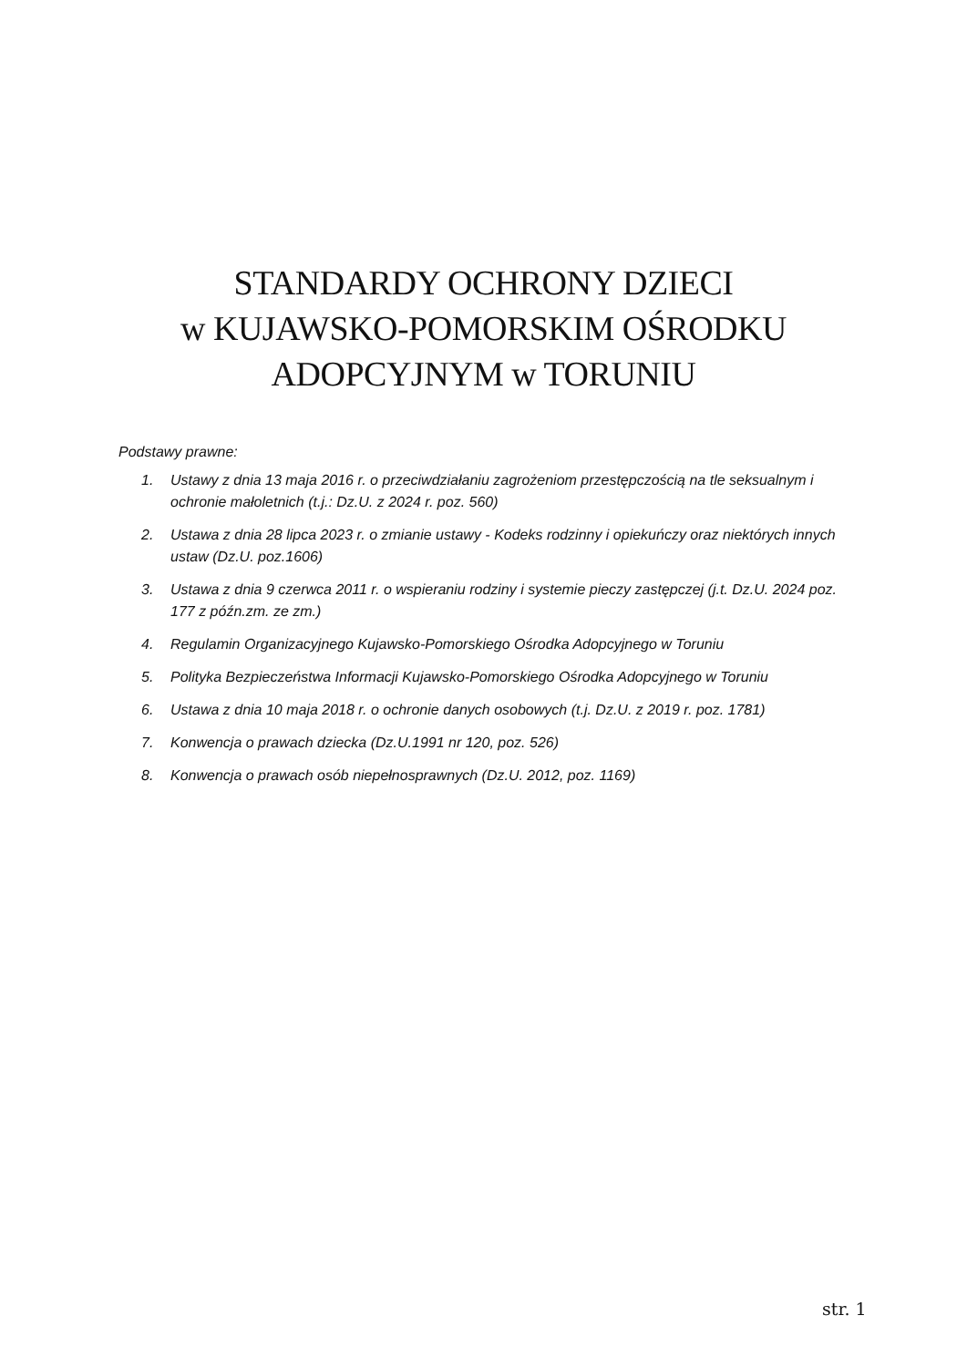STANDARDY OCHRONY DZIECI
w KUJAWSKO-POMORSKIM OŚRODKU
ADOPCYJNYM w TORUNIU
Podstawy prawne:
1. Ustawy z dnia 13 maja 2016 r. o przeciwdziałaniu zagrożeniom przestępczością na tle seksualnym i ochronie małoletnich (t.j.: Dz.U. z 2024 r. poz. 560)
2. Ustawa z dnia 28 lipca 2023 r. o zmianie ustawy - Kodeks rodzinny i opiekuńczy oraz niektórych innych ustaw (Dz.U. poz.1606)
3. Ustawa z dnia 9 czerwca 2011 r. o wspieraniu rodziny i systemie pieczy zastępczej (j.t. Dz.U. 2024 poz. 177 z późn.zm. ze zm.)
4. Regulamin Organizacyjnego Kujawsko-Pomorskiego Ośrodka Adopcyjnego w Toruniu
5. Polityka Bezpieczeństwa Informacji Kujawsko-Pomorskiego Ośrodka Adopcyjnego w Toruniu
6. Ustawa z dnia 10 maja 2018 r. o ochronie danych osobowych (t.j. Dz.U. z 2019 r. poz. 1781)
7. Konwencja o prawach dziecka (Dz.U.1991 nr 120, poz. 526)
8. Konwencja o prawach osób niepełnosprawnych (Dz.U. 2012, poz. 1169)
str. 1